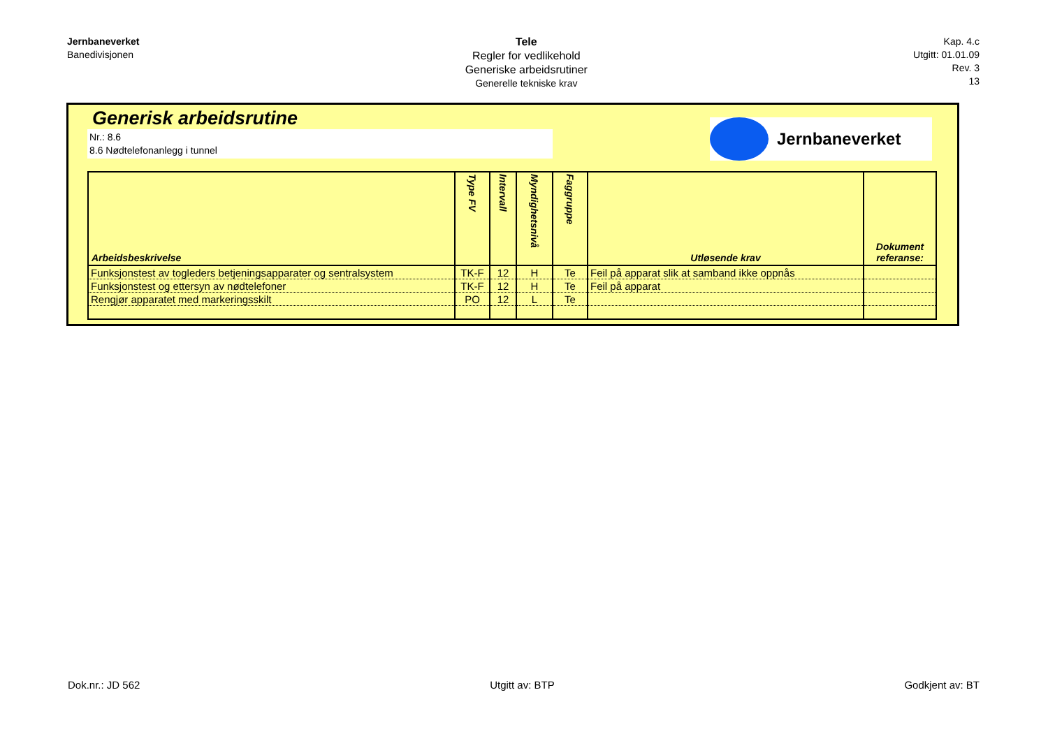Jernbaneverket
Banedivisjonen
Tele
Regler for vedlikehold
Generiske arbeidsrutiner
Generelle tekniske krav
Kap. 4.c
Utgitt: 01.01.09
Rev. 3
13
Generisk arbeidsrutine
Nr.: 8.6
8.6 Nødtelefonanlegg i tunnel
Jernbaneverket
| Arbeidsbeskrivelse | Type FV | Intervall | Myndighetsnivå | Faggruppe | Utløsende krav | Dokument referanse: |
| --- | --- | --- | --- | --- | --- | --- |
| Funksjonstest av togleders betjeningsapparater og sentralsystem | TK-F | 12 | H | Te | Feil på apparat slik at samband ikke oppnås | |
| Funksjonstest og ettersyn av nødtelefoner | TK-F | 12 | H | Te | Feil på apparat | |
| Rengjør apparatet med markeringsskilt | PO | 12 | L | Te | | |
Dok.nr.: JD 562 Utgitt av: BTP Godkjent av: BT